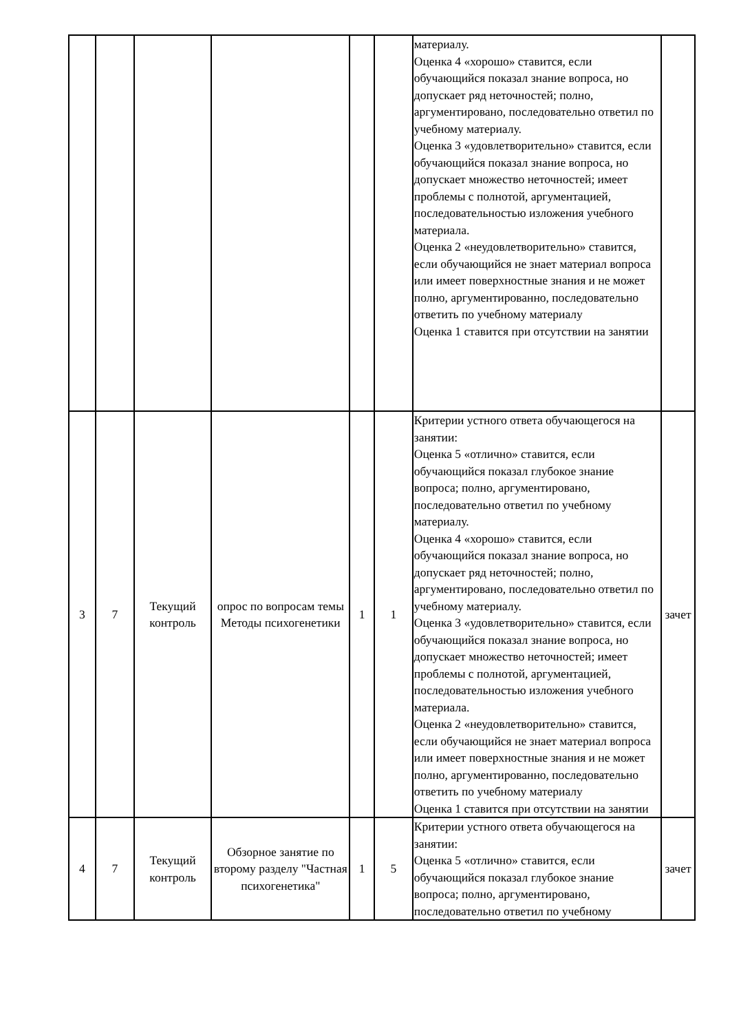| | | | | | | материалу. Оценка 4 «хорошо» ставится, если обучающийся показал знание вопроса, но допускает ряд неточностей; полно, аргументировано, последовательно ответил по учебному материалу. Оценка 3 «удовлетворительно» ставится, если обучающийся показал знание вопроса, но допускает множество неточностей; имеет проблемы с полнотой, аргументацией, последовательностью изложения учебного материала. Оценка 2 «неудовлетворительно» ставится, если обучающийся не знает материал вопроса или имеет поверхностные знания и не может полно, аргументированно, последовательно ответить по учебному материалу Оценка 1 ставится при отсутствии на занятии | |
| 3 | 7 | Текущий контроль | опрос по вопросам темы Методы психогенетики | 1 | 1 | Критерии устного ответа обучающегося на занятии: Оценка 5 «отлично» ставится, если обучающийся показал глубокое знание вопроса; полно, аргументировано, последовательно ответил по учебному материалу. Оценка 4 «хорошо» ставится, если обучающийся показал знание вопроса, но допускает ряд неточностей; полно, аргументировано, последовательно ответил по учебному материалу. Оценка 3 «удовлетворительно» ставится, если обучающийся показал знание вопроса, но допускает множество неточностей; имеет проблемы с полнотой, аргументацией, последовательностью изложения учебного материала. Оценка 2 «неудовлетворительно» ставится, если обучающийся не знает материал вопроса или имеет поверхностные знания и не может полно, аргументированно, последовательно ответить по учебному материалу Оценка 1 ставится при отсутствии на занятии | зачет |
| 4 | 7 | Текущий контроль | Обзорное занятие по второму разделу "Частная психогенетика" | 1 | 5 | Критерии устного ответа обучающегося на занятии: Оценка 5 «отлично» ставится, если обучающийся показал глубокое знание вопроса; полно, аргументировано, последовательно ответил по учебному | зачет |